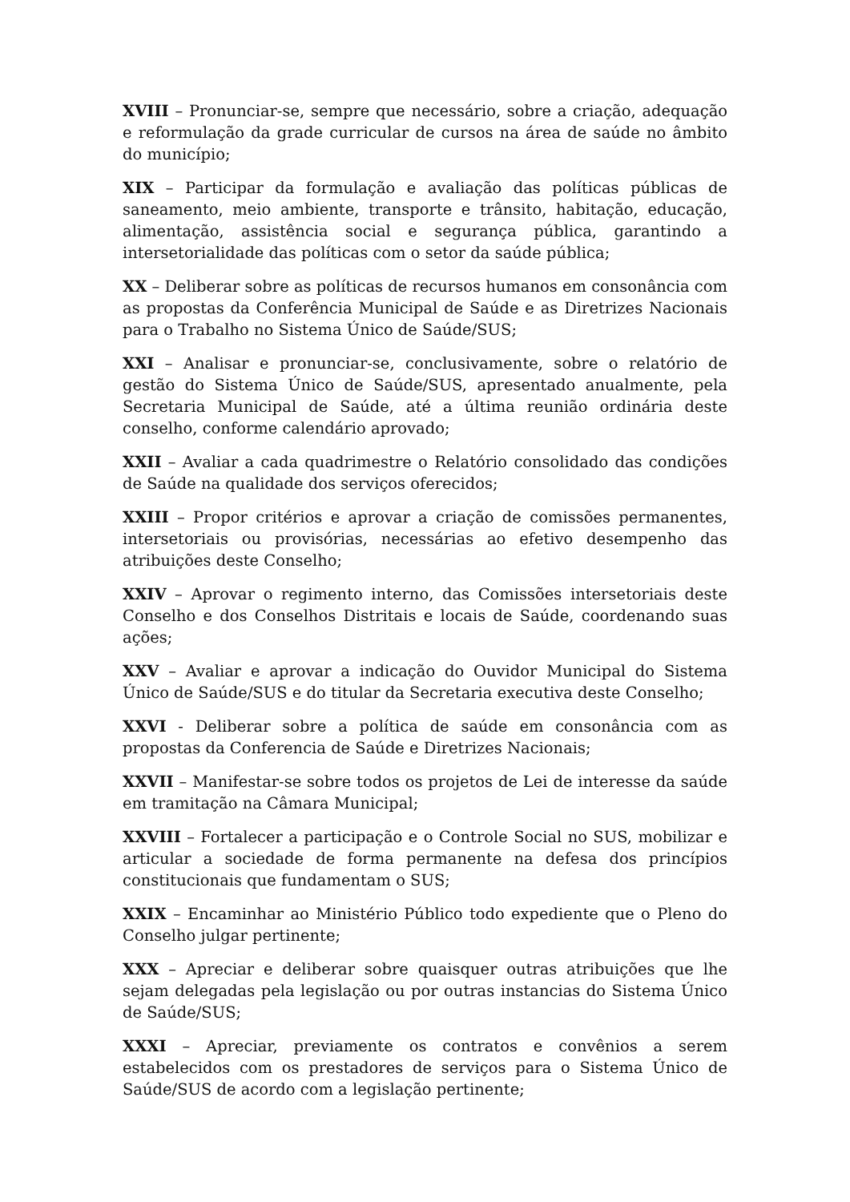XVIII – Pronunciar-se, sempre que necessário, sobre a criação, adequação e reformulação da grade curricular de cursos na área de saúde no âmbito do município;
XIX – Participar da formulação e avaliação das políticas públicas de saneamento, meio ambiente, transporte e trânsito, habitação, educação, alimentação, assistência social e segurança pública, garantindo a intersetorialidade das políticas com o setor da saúde pública;
XX – Deliberar sobre as políticas de recursos humanos em consonância com as propostas da Conferência Municipal de Saúde e as Diretrizes Nacionais para o Trabalho no Sistema Único de Saúde/SUS;
XXI – Analisar e pronunciar-se, conclusivamente, sobre o relatório de gestão do Sistema Único de Saúde/SUS, apresentado anualmente, pela Secretaria Municipal de Saúde, até a última reunião ordinária deste conselho, conforme calendário aprovado;
XXII – Avaliar a cada quadrimestre o Relatório consolidado das condições de Saúde na qualidade dos serviços oferecidos;
XXIII – Propor critérios e aprovar a criação de comissões permanentes, intersetoriais ou provisórias, necessárias ao efetivo desempenho das atribuições deste Conselho;
XXIV – Aprovar o regimento interno, das Comissões intersetoriais deste Conselho e dos Conselhos Distritais e locais de Saúde, coordenando suas ações;
XXV – Avaliar e aprovar a indicação do Ouvidor Municipal do Sistema Único de Saúde/SUS e do titular da Secretaria executiva deste Conselho;
XXVI - Deliberar sobre a política de saúde em consonância com as propostas da Conferencia de Saúde e Diretrizes Nacionais;
XXVII – Manifestar-se sobre todos os projetos de Lei de interesse da saúde em tramitação na Câmara Municipal;
XXVIII – Fortalecer a participação e o Controle Social no SUS, mobilizar e articular a sociedade de forma permanente na defesa dos princípios constitucionais que fundamentam o SUS;
XXIX – Encaminhar ao Ministério Público todo expediente que o Pleno do Conselho julgar pertinente;
XXX – Apreciar e deliberar sobre quaisquer outras atribuições que lhe sejam delegadas pela legislação ou por outras instancias do Sistema Único de Saúde/SUS;
XXXI – Apreciar, previamente os contratos e convênios a serem estabelecidos com os prestadores de serviços para o Sistema Único de Saúde/SUS de acordo com a legislação pertinente;